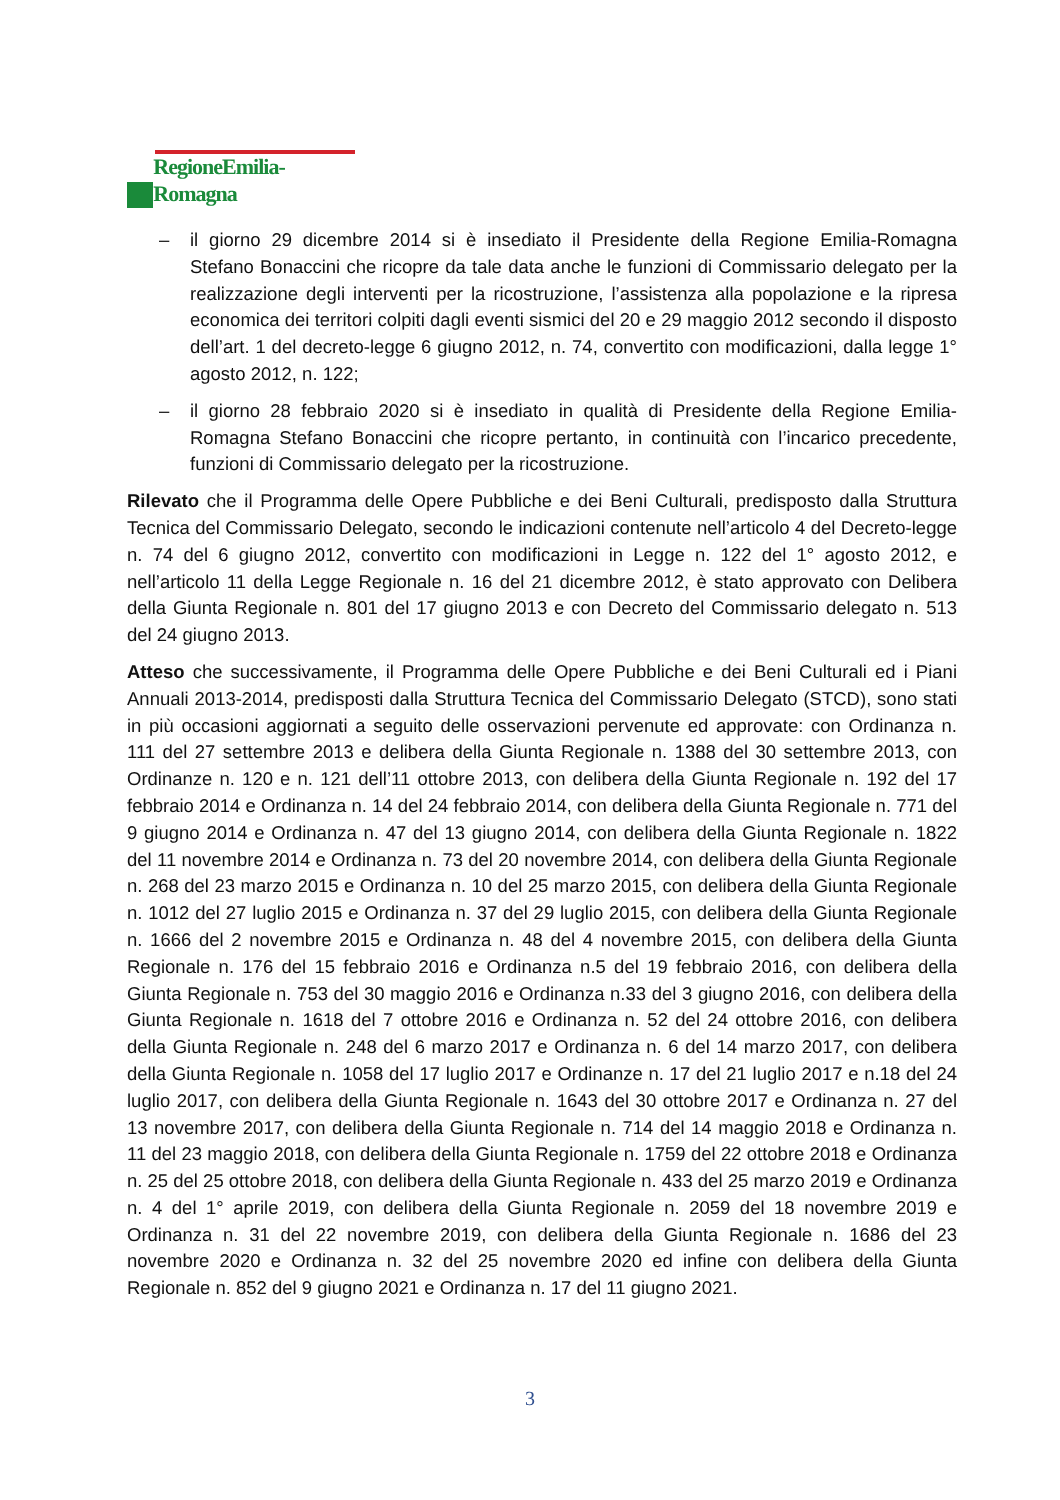RegioneEmilia-Romagna
– il giorno 29 dicembre 2014 si è insediato il Presidente della Regione Emilia-Romagna Stefano Bonaccini che ricopre da tale data anche le funzioni di Commissario delegato per la realizzazione degli interventi per la ricostruzione, l’assistenza alla popolazione e la ripresa economica dei territori colpiti dagli eventi sismici del 20 e 29 maggio 2012 secondo il disposto dell’art. 1 del decreto-legge 6 giugno 2012, n. 74, convertito con modificazioni, dalla legge 1° agosto 2012, n. 122;
– il giorno 28 febbraio 2020 si è insediato in qualità di Presidente della Regione Emilia-Romagna Stefano Bonaccini che ricopre pertanto, in continuità con l’incarico precedente, funzioni di Commissario delegato per la ricostruzione.
Rilevato che il Programma delle Opere Pubbliche e dei Beni Culturali, predisposto dalla Struttura Tecnica del Commissario Delegato, secondo le indicazioni contenute nell’articolo 4 del Decreto-legge n. 74 del 6 giugno 2012, convertito con modificazioni in Legge n. 122 del 1° agosto 2012, e nell’articolo 11 della Legge Regionale n. 16 del 21 dicembre 2012, è stato approvato con Delibera della Giunta Regionale n. 801 del 17 giugno 2013 e con Decreto del Commissario delegato n. 513 del 24 giugno 2013.
Atteso che successivamente, il Programma delle Opere Pubbliche e dei Beni Culturali ed i Piani Annuali 2013-2014, predisposti dalla Struttura Tecnica del Commissario Delegato (STCD), sono stati in più occasioni aggiornati a seguito delle osservazioni pervenute ed approvate: con Ordinanza n. 111 del 27 settembre 2013 e delibera della Giunta Regionale n. 1388 del 30 settembre 2013, con Ordinanze n. 120 e n. 121 dell’11 ottobre 2013, con delibera della Giunta Regionale n. 192 del 17 febbraio 2014 e Ordinanza n. 14 del 24 febbraio 2014, con delibera della Giunta Regionale n. 771 del 9 giugno 2014 e Ordinanza n. 47 del 13 giugno 2014, con delibera della Giunta Regionale n. 1822 del 11 novembre 2014 e Ordinanza n. 73 del 20 novembre 2014, con delibera della Giunta Regionale n. 268 del 23 marzo 2015 e Ordinanza n. 10 del 25 marzo 2015, con delibera della Giunta Regionale n. 1012 del 27 luglio 2015 e Ordinanza n. 37 del 29 luglio 2015, con delibera della Giunta Regionale n. 1666 del 2 novembre 2015 e Ordinanza n. 48 del 4 novembre 2015, con delibera della Giunta Regionale n. 176 del 15 febbraio 2016 e Ordinanza n.5 del 19 febbraio 2016, con delibera della Giunta Regionale n. 753 del 30 maggio 2016 e Ordinanza n.33 del 3 giugno 2016, con delibera della Giunta Regionale n. 1618 del 7 ottobre 2016 e Ordinanza n. 52 del 24 ottobre 2016, con delibera della Giunta Regionale n. 248 del 6 marzo 2017 e Ordinanza n. 6 del 14 marzo 2017, con delibera della Giunta Regionale n. 1058 del 17 luglio 2017 e Ordinanze n. 17 del 21 luglio 2017 e n.18 del 24 luglio 2017, con delibera della Giunta Regionale n. 1643 del 30 ottobre 2017 e Ordinanza n. 27 del 13 novembre 2017, con delibera della Giunta Regionale n. 714 del 14 maggio 2018 e Ordinanza n. 11 del 23 maggio 2018, con delibera della Giunta Regionale n. 1759 del 22 ottobre 2018 e Ordinanza n. 25 del 25 ottobre 2018, con delibera della Giunta Regionale n. 433 del 25 marzo 2019 e Ordinanza n. 4 del 1° aprile 2019, con delibera della Giunta Regionale n. 2059 del 18 novembre 2019 e Ordinanza n. 31 del 22 novembre 2019, con delibera della Giunta Regionale n. 1686 del 23 novembre 2020 e Ordinanza n. 32 del 25 novembre 2020 ed infine con delibera della Giunta Regionale n. 852 del 9 giugno 2021 e Ordinanza n. 17 del 11 giugno 2021.
3